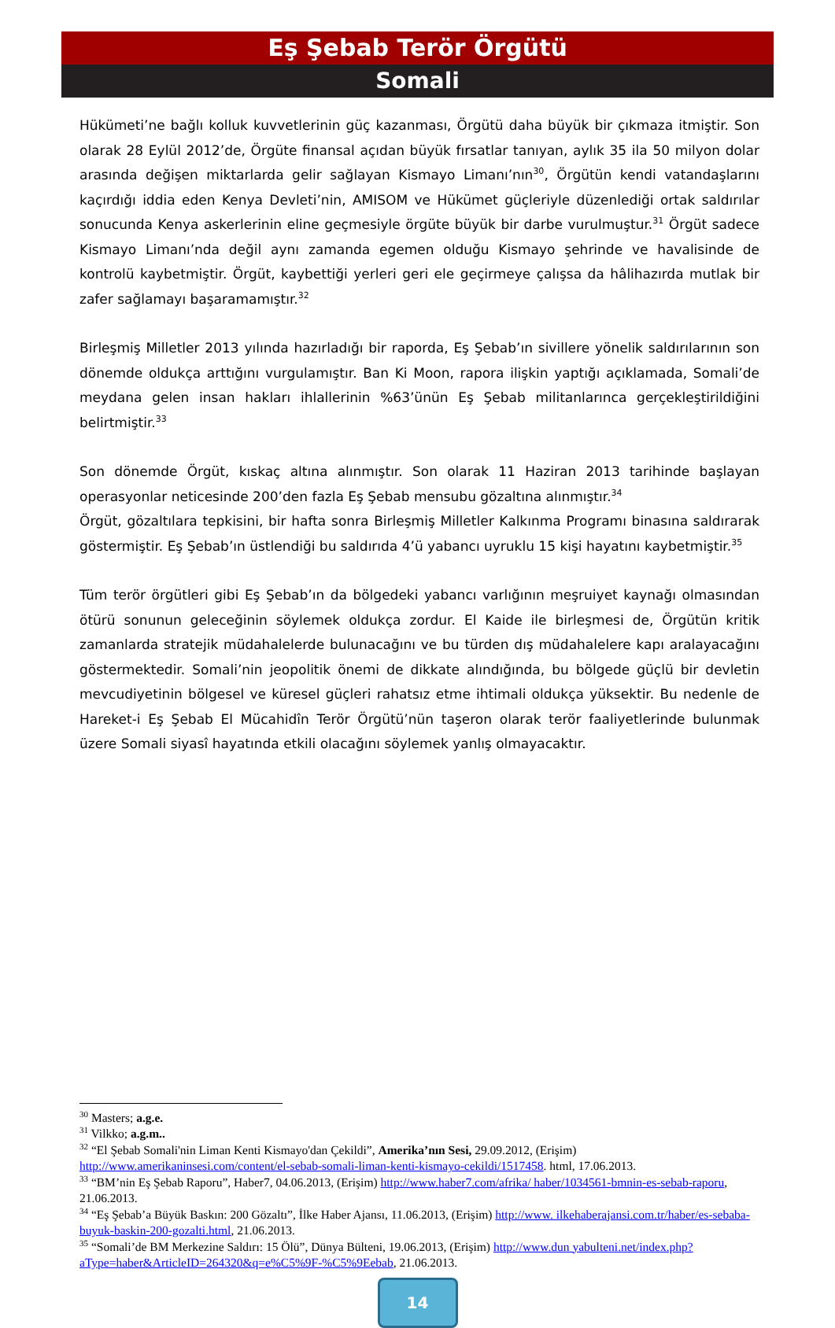Eş Şebab Terör Örgütü
Somali
Hükümeti’ne bağlı kolluk kuvvetlerinin güç kazanması, Örgütü daha büyük bir çıkmaza itmiştir. Son olarak 28 Eylül 2012’de, Örgüte finansal açıdan büyük fırsatlar tanıyan, aylık 35 ila 50 milyon dolar arasında değişen miktarlarda gelir sağlayan Kismayo Limanı’nın<sup>30</sup>, Örgütün kendi vatandaşlarını kaçırdığı iddia eden Kenya Devleti’nin, AMISOM ve Hükümet güçleriyle düzenlediği ortak saldırılar sonucunda Kenya askerlerinin eline geçmesiyle örgüte büyük bir darbe vurulmuştur.<sup>31</sup> Örgüt sadece Kismayo Limanı’nda değil aynı zamanda egemen olduğu Kismayo şehrinde ve havalisinde de kontrolü kaybetmiştir. Örgüt, kaybettiği yerleri geri ele geçirmeye çalışsa da hâlihazırda mutlak bir zafer sağlamayı başaramamıştır.<sup>32</sup>
Birleşmiş Milletler 2013 yılında hazırladığı bir raporda, Eş Şebab’ın sivillere yönelik saldırılarının son dönemde oldukça arttığını vurgulamıştır. Ban Ki Moon, rapora ilişkin yaptığı açıklamada, Somali’de meydana gelen insan hakları ihlallerinin %63’ünün Eş Şebab militanlarınca gerçekleştirildiğini belirtmiştir.<sup>33</sup>
Son dönemde Örgüt, kıskaç altına alınmıştır. Son olarak 11 Haziran 2013 tarihinde başlayan operasyonlar neticesinde 200’den fazla Eş Şebab mensubu gözaltına alınmıştır.<sup>34</sup>
Örgüt, gözaltılara tepkisini, bir hafta sonra Birleşmiş Milletler Kalkınma Programı binasına saldırarak göstermiştir. Eş Şebab’ın üstlendiği bu saldırıda 4’ü yabancı uyruklu 15 kişi hayatını kaybetmiştir.<sup>35</sup>
Tüm terör örgütleri gibi Eş Şebab’ın da bölgedeki yabancı varlığının meşruiyet kaynağı olmasından ötürü sonunun geleceğinin söylemek oldukça zordur. El Kaide ile birleşmesi de, Örgütün kritik zamanlarda stratejik müdahalelerde bulunacağını ve bu türden dış müdahalelere kapı aralayacağını göstermektedir. Somali’nin jeopolitik önemi de dikkate alındığında, bu bölgede güçlü bir devletin mevcudiyetinin bölgesel ve küresel güçleri rahatsız etme ihtimali oldukça yüksektir. Bu nedenle de Hareket-i Eş Şebab El Mücahidîn Terör Örgütü’nün taşeron olarak terör faaliyetlerinde bulunmak üzere Somali siyasî hayatında etkili olacağını söylemek yanlış olmayacaktır.
<sup>30</sup> Masters; a.g.e.
<sup>31</sup> Vilkko; a.g.m..
<sup>32</sup> “El Şebab Somali'nin Liman Kenti Kismayo'dan Çekildi”, Amerika’nın Sesi, 29.09.2012, (Erişim) http://www.amerikaninsesi.com/content/el-sebab-somali-liman-kenti-kismayo-cekildi/1517458. html, 17.06.2013.
<sup>33</sup> “BM’nin Eş Şebab Raporu”, Haber7, 04.06.2013, (Erişim) http://www.haber7.com/afrika/ haber/1034561-bmnin-es-sebab-raporu, 21.06.2013.
<sup>34</sup> “Eş Şebab’a Büyük Baskın: 200 Gözaltı”, İlke Haber Ajansı, 11.06.2013, (Erişim) http://www. ilkehaberajansi.com.tr/haber/es-sebaba-buyuk-baskin-200-gozalti.html, 21.06.2013.
<sup>35</sup> “Somali’de BM Merkezine Saldırı: 15 Ölü”, Dünya Bülteni, 19.06.2013, (Erişim) http://www.dun yabulteni.net/index.php?aType=haber&ArticleID=264320&q=e%C5%9F-%C5%9Eebab, 21.06.2013.
14